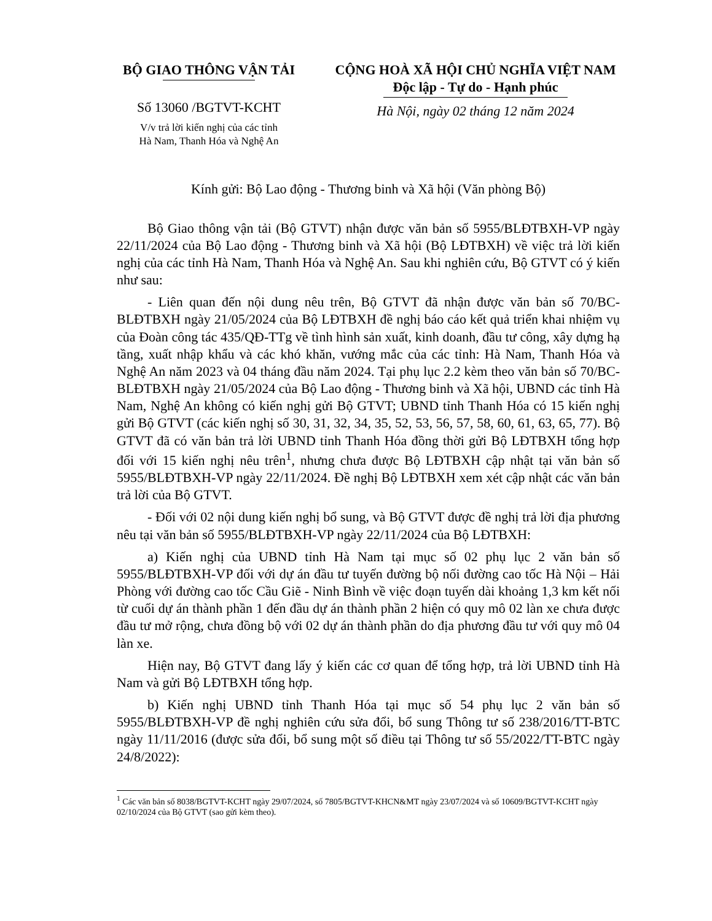BỘ GIAO THÔNG VẬN TẢI
Số 13060 /BGTVT-KCHT
V/v trả lời kiến nghị của các tỉnh
Hà Nam, Thanh Hóa và Nghệ An
CỘNG HOÀ XÃ HỘI CHỦ NGHĨA VIỆT NAM
Độc lập - Tự do - Hạnh phúc
Hà Nội, ngày 02 tháng 12 năm 2024
Kính gửi: Bộ Lao động - Thương binh và Xã hội (Văn phòng Bộ)
Bộ Giao thông vận tải (Bộ GTVT) nhận được văn bản số 5955/BLĐTBXH-VP ngày 22/11/2024 của Bộ Lao động - Thương binh và Xã hội (Bộ LĐTBXH) về việc trả lời kiến nghị của các tỉnh Hà Nam, Thanh Hóa và Nghệ An. Sau khi nghiên cứu, Bộ GTVT có ý kiến như sau:
- Liên quan đến nội dung nêu trên, Bộ GTVT đã nhận được văn bản số 70/BC-BLĐTBXH ngày 21/05/2024 của Bộ LĐTBXH đề nghị báo cáo kết quả triển khai nhiệm vụ của Đoàn công tác 435/QĐ-TTg về tình hình sản xuất, kinh doanh, đầu tư công, xây dựng hạ tầng, xuất nhập khẩu và các khó khăn, vướng mắc của các tỉnh: Hà Nam, Thanh Hóa và Nghệ An năm 2023 và 04 tháng đầu năm 2024. Tại phụ lục 2.2 kèm theo văn bản số 70/BC-BLĐTBXH ngày 21/05/2024 của Bộ Lao động - Thương binh và Xã hội, UBND các tỉnh Hà Nam, Nghệ An không có kiến nghị gửi Bộ GTVT; UBND tỉnh Thanh Hóa có 15 kiến nghị gửi Bộ GTVT (các kiến nghị số 30, 31, 32, 34, 35, 52, 53, 56, 57, 58, 60, 61, 63, 65, 77). Bộ GTVT đã có văn bản trả lời UBND tỉnh Thanh Hóa đồng thời gửi Bộ LĐTBXH tổng hợp đối với 15 kiến nghị nêu trên<sup>1</sup>, nhưng chưa được Bộ LĐTBXH cập nhật tại văn bản số 5955/BLĐTBXH-VP ngày 22/11/2024. Đề nghị Bộ LĐTBXH xem xét cập nhật các văn bản trả lời của Bộ GTVT.
- Đối với 02 nội dung kiến nghị bổ sung, và Bộ GTVT được đề nghị trả lời địa phương nêu tại văn bản số 5955/BLĐTBXH-VP ngày 22/11/2024 của Bộ LĐTBXH:
a) Kiến nghị của UBND tỉnh Hà Nam tại mục số 02 phụ lục 2 văn bản số 5955/BLĐTBXH-VP đối với dự án đầu tư tuyến đường bộ nối đường cao tốc Hà Nội – Hải Phòng với đường cao tốc Cầu Giẽ - Ninh Bình về việc đoạn tuyến dài khoảng 1,3 km kết nối từ cuối dự án thành phần 1 đến đầu dự án thành phần 2 hiện có quy mô 02 làn xe chưa được đầu tư mở rộng, chưa đồng bộ với 02 dự án thành phần do địa phương đầu tư với quy mô 04 làn xe.
Hiện nay, Bộ GTVT đang lấy ý kiến các cơ quan để tổng hợp, trả lời UBND tỉnh Hà Nam và gửi Bộ LĐTBXH tổng hợp.
b) Kiến nghị UBND tỉnh Thanh Hóa tại mục số 54 phụ lục 2 văn bản số 5955/BLĐTBXH-VP đề nghị nghiên cứu sửa đổi, bổ sung Thông tư số 238/2016/TT-BTC ngày 11/11/2016 (được sửa đổi, bổ sung một số điều tại Thông tư số 55/2022/TT-BTC ngày 24/8/2022):
<sup>1</sup> Các văn bản số 8038/BGTVT-KCHT ngày 29/07/2024, số 7805/BGTVT-KHCN&MT ngày 23/07/2024 và số 10609/BGTVT-KCHT ngày 02/10/2024 của Bộ GTVT (sao gửi kèm theo).